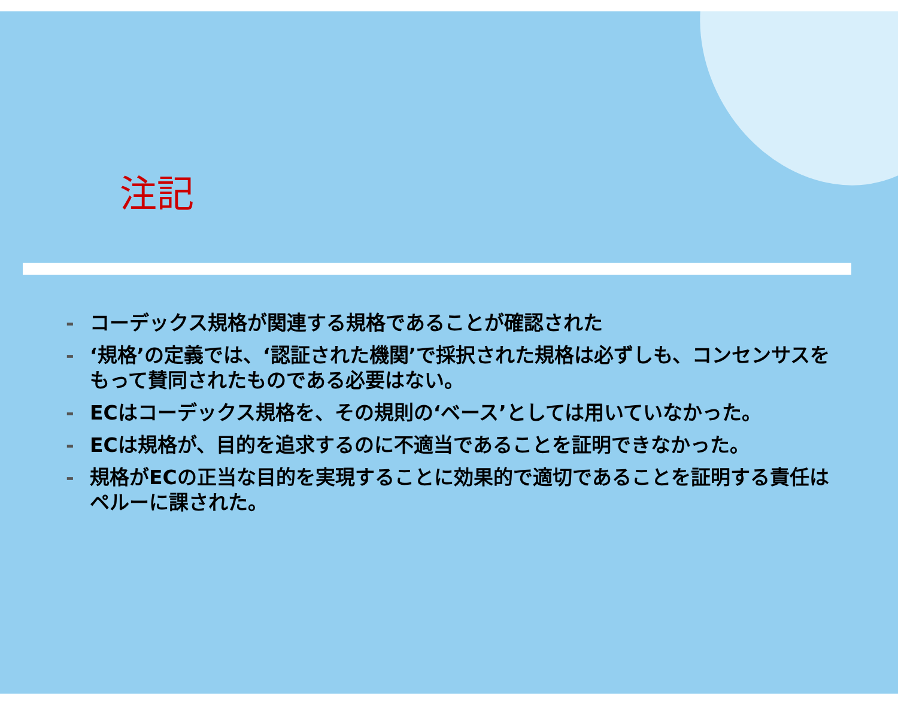注記
- コーデックス規格が関連する規格であることが確認された
- ‘規格’の定義では、‘認証された機関’で採択された規格は必ずしも、コンセンサスをもって賛同されたものである必要はない。
- ECはコーデックス規格を、その規則の‘ベース’としては用いていなかった。
- ECは規格が、目的を追求するのに不適当であることを証明できなかった。
- 規格がECの正当な目的を実現することに効果的で適切であることを証明する責任はペルーに課された。